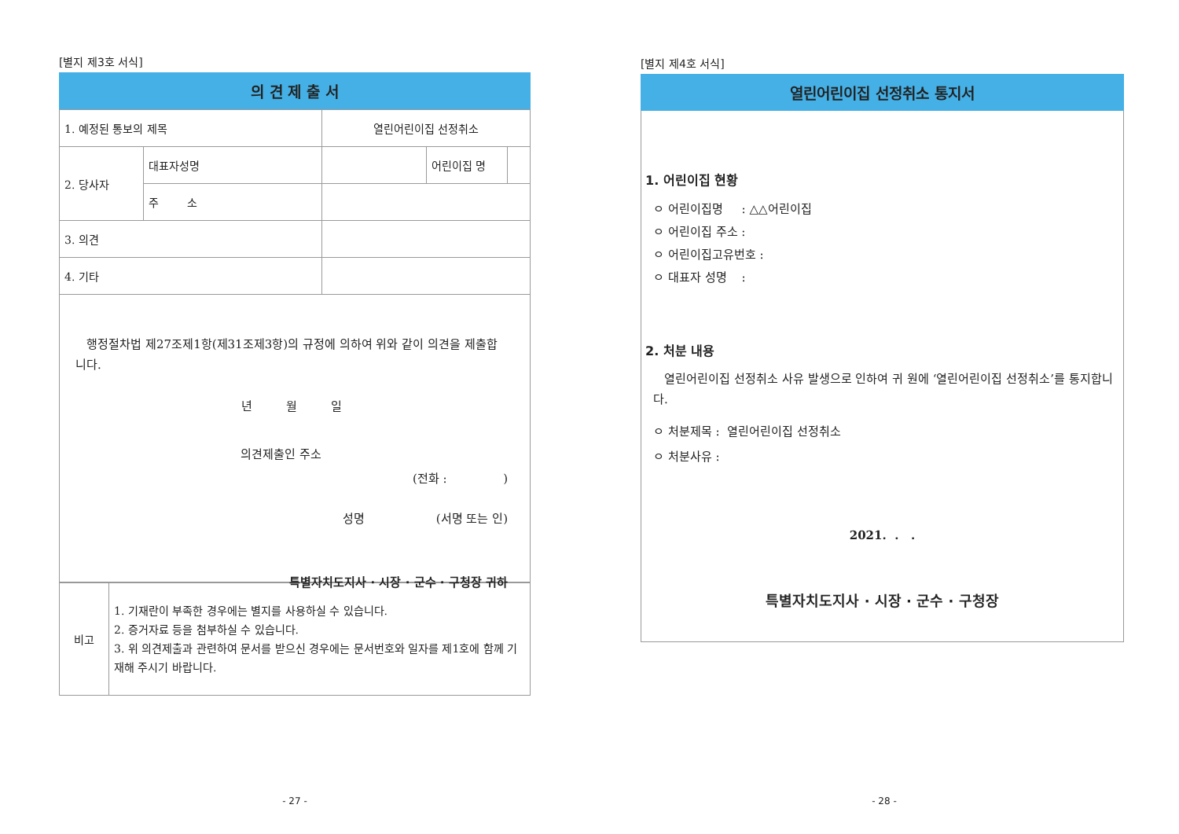[별지 제3호 서식]
의 견 제 출 서
| 1. 예정된 통보의 제목 | | 열린어린이집 선정취소 | | |
| 2. 당사자 | 대표자성명 | | 어린이집 명 | |
| | 주 소 | | | |
| 3. 의견 | | | | |
| 4. 기타 | | | | |
행정절차법 제27조제1항(제31조제3항)의 규정에 의하여 위와 같이 의견을 제출합니다.
년 월 일
의견제출인 주소
(전화 : )
성명 (서명 또는 인)
특별자치도지사 · 시장 · 군수 · 구청장 귀하
| 비고 | 1. 기재란이 부족한 경우에는 별지를 사용하실 수 있습니다. 2. 증거자료 등을 첨부하실 수 있습니다. 3. 위 의견제출과 관련하여 문서를 받으신 경우에는 문서번호와 일자를 제1호에 함께 기재해 주시기 바랍니다. |
- 27 -
[별지 제4호 서식]
열린어린이집 선정취소 통지서
1. 어린이집 현황
ㅇ 어린이집명 : △△어린이집
ㅇ 어린이집 주소 :
ㅇ 어린이집고유번호 :
ㅇ 대표자 성명 :
2. 처분 내용
열린어린이집 선정취소 사유 발생으로 인하여 귀 원에 ‘열린어린이집 선정취소’를 통지합니다.
ㅇ 처분제목 : 열린어린이집 선정취소
ㅇ 처분사유 :
2021. . .
특별자치도지사 · 시장 · 군수 · 구청장
- 28 -